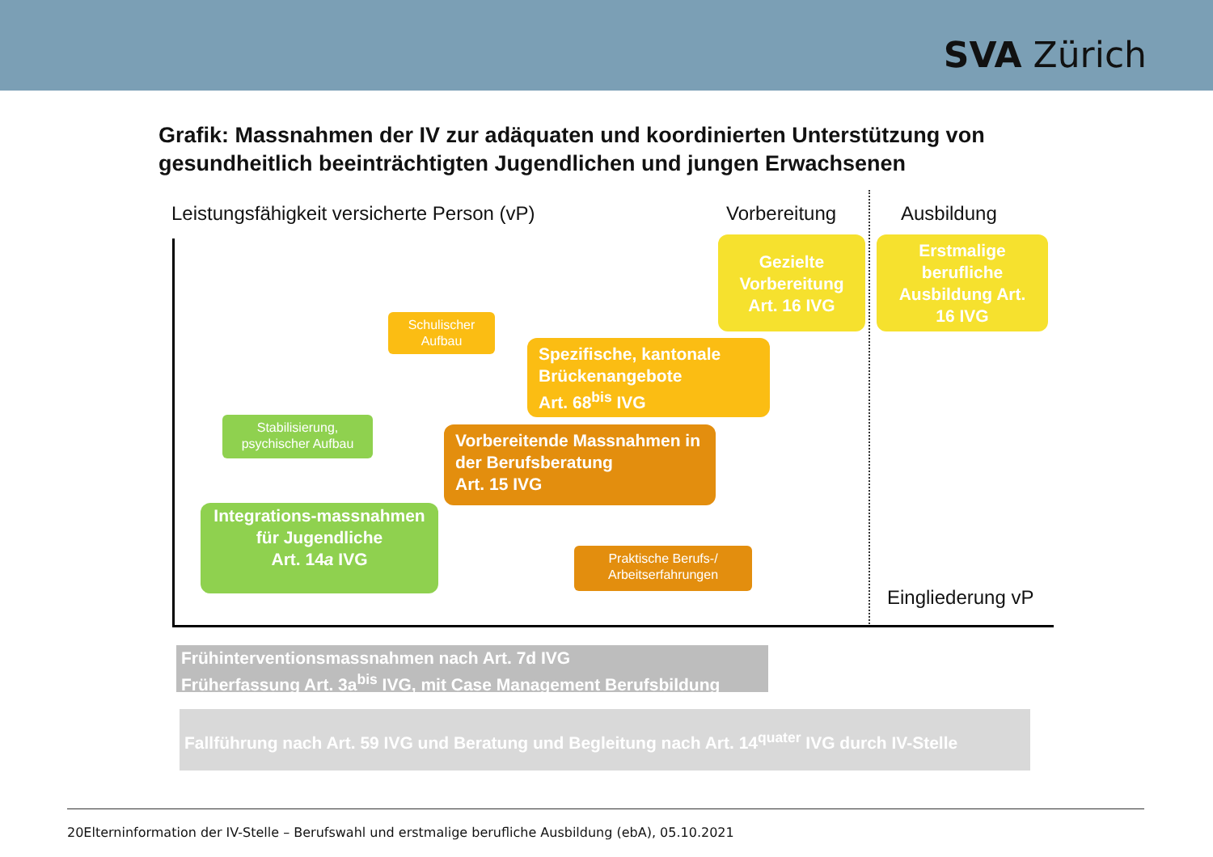SVA Zürich
Grafik: Massnahmen der IV zur adäquaten und koordinierten Unterstützung von
gesundheitlich beeinträchtigten Jugendlichen und jungen Erwachsenen
Leistungsfähigkeit versicherte Person (vP)
Vorbereitung Ausbildung
Gezielte Vorbereitung Art. 16 IVG
Erstmalige berufliche Ausbildung Art. 16 IVG
Schulischer Aufbau
Spezifische, kantonale Brückenangebote
Art. 68<sup>bis</sup> IVG
Stabilisierung, psychischer Aufbau
Vorbereitende Massnahmen in der Berufsberatung
Art. 15 IVG
Integrations-massnahmen für Jugendliche
Art. 14a IVG
Praktische Berufs-/ Arbeitserfahrungen
Eingliederung vP
Frühinterventionsmassnahmen nach Art. 7d IVG
Früherfassung Art. 3a<sup>bis</sup> IVG, mit Case Management Berufsbildung
Fallführung nach Art. 59 IVG und Beratung und Begleitung nach Art. 14<sup>quater</sup> IVG durch IV-Stelle
20Elterninformation der IV-Stelle – Berufswahl und erstmalige berufliche Ausbildung (ebA), 05.10.2021